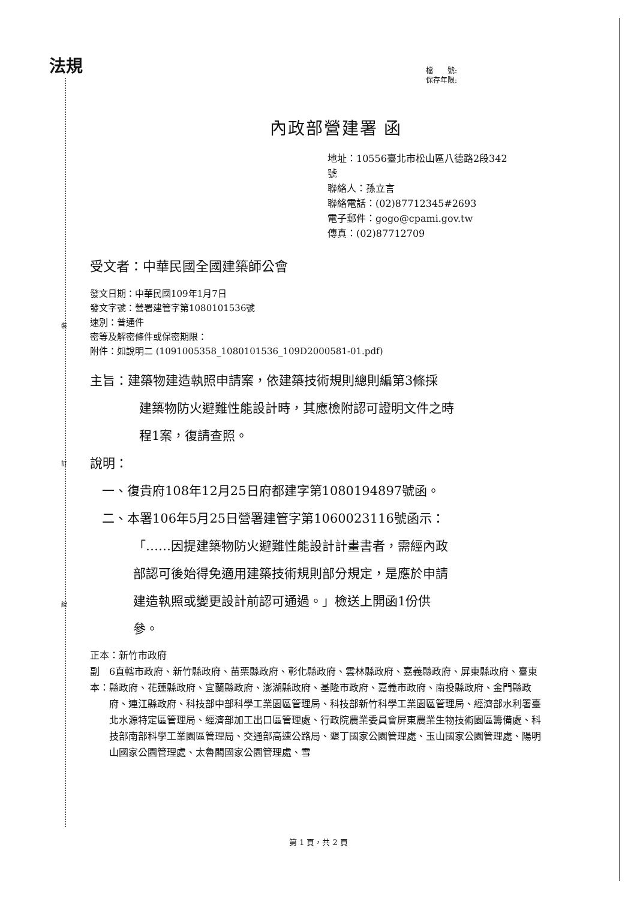法規
裝
訂
線
檔　　號:
保存年限:
內政部營建署 函
地址：10556臺北市松山區八德路2段342
號
聯絡人：孫立言
聯絡電話：(02)87712345#2693
電子郵件：gogo@cpami.gov.tw
傳真：(02)87712709
受文者：中華民國全國建築師公會
發文日期：中華民國109年1月7日
發文字號：營署建管字第1080101536號
速別：普通件
密等及解密條件或保密期限：
附件：如說明二 (1091005358_1080101536_109D2000581-01.pdf)
主旨：建築物建造執照申請案，依建築技術規則總則編第3條採
建築物防火避難性能設計時，其應檢附認可證明文件之時
程1案，復請查照。
說明：
一、復貴府108年12月25日府都建字第1080194897號函。
二、本署106年5月25日營署建管字第1060023116號函示：
「……因提建築物防火避難性能設計計畫書者，需經內政
部認可後始得免適用建築技術規則部分規定，是應於申請
建造執照或變更設計前認可通過。」檢送上開函1份供
參。
正本：新竹市政府
副本： 6直轄市政府、新竹縣政府、苗栗縣政府、彰化縣政府、雲林縣政府、嘉義縣政府、屏東縣政府、臺東縣政府、花蓮縣政府、宜蘭縣政府、澎湖縣政府、基隆市政府、嘉義市政府、南投縣政府、金門縣政府、連江縣政府、科技部中部科學工業園區管理局、科技部新竹科學工業園區管理局、經濟部水利署臺北水源特定區管理局、經濟部加工出口區管理處、行政院農業委員會屏東農業生物技術園區籌備處、科技部南部科學工業園區管理局、交通部高速公路局、墾丁國家公園管理處、玉山國家公園管理處、陽明山國家公園管理處、太魯閣國家公園管理處、雪
第 1 頁，共 2 頁